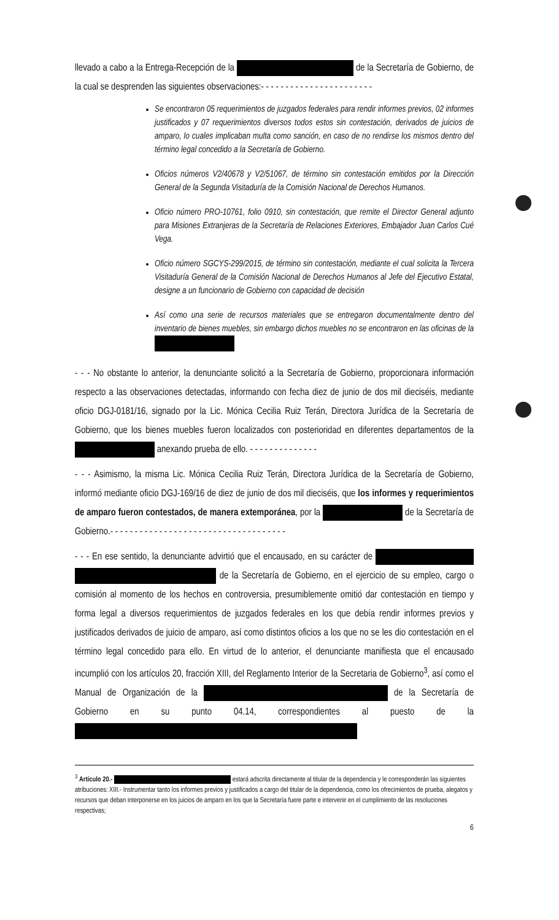llevado a cabo a la Entrega-Recepción de la de la Secretaría de Gobierno, de la cual se desprenden las siguientes observaciones:- - - - - - - - - - - - - - - - - - - - - - -
Se encontraron 05 requerimientos de juzgados federales para rendir informes previos, 02 informes justificados y 07 requerimientos diversos todos estos sin contestación, derivados de juicios de amparo, lo cuales implicaban multa como sanción, en caso de no rendirse los mismos dentro del término legal concedido a la Secretaría de Gobierno.
Oficios números V2/40678 y V2/51067, de término sin contestación emitidos por la Dirección General de la Segunda Visitaduría de la Comisión Nacional de Derechos Humanos.
Oficio número PRO-10761, folio 0910, sin contestación, que remite el Director General adjunto para Misiones Extranjeras de la Secretaría de Relaciones Exteriores, Embajador Juan Carlos Cué Vega.
Oficio número SGCYS-299/2015, de término sin contestación, mediante el cual solicita la Tercera Visitaduría General de la Comisión Nacional de Derechos Humanos al Jefe del Ejecutivo Estatal, designe a un funcionario de Gobierno con capacidad de decisión
Así como una serie de recursos materiales que se entregaron documentalmente dentro del inventario de bienes muebles, sin embargo dichos muebles no se encontraron en las oficinas de la
- - - No obstante lo anterior, la denunciante solicitó a la Secretaría de Gobierno, proporcionara información respecto a las observaciones detectadas, informando con fecha diez de junio de dos mil dieciséis, mediante oficio DGJ-0181/16, signado por la Lic. Mónica Cecilia Ruiz Terán, Directora Jurídica de la Secretaría de Gobierno, que los bienes muebles fueron localizados con posterioridad en diferentes departamentos de la anexando prueba de ello. - - - - - - - - - - - - - -
- - - Asimismo, la misma Lic. Mónica Cecilia Ruiz Terán, Directora Jurídica de la Secretaría de Gobierno, informó mediante oficio DGJ-169/16 de diez de junio de dos mil dieciséis, que los informes y requerimientos de amparo fueron contestados, de manera extemporánea, por la de la Secretaría de Gobierno.- - - - - - - - - - - - - - - - - - - - - - - - - - - - - - - - - - - -
- - - En ese sentido, la denunciante advirtió que el encausado, en su carácter de de la Secretaría de Gobierno, en el ejercicio de su empleo, cargo o comisión al momento de los hechos en controversia, presumiblemente omitió dar contestación en tiempo y forma legal a diversos requerimientos de juzgados federales en los que debía rendir informes previos y justificados derivados de juicio de amparo, así como distintos oficios a los que no se les dio contestación en el término legal concedido para ello. En virtud de lo anterior, el denunciante manifiesta que el encausado incumplió con los artículos 20, fracción XIII, del Reglamento Interior de la Secretaria de Gobierno<sup>3</sup>, así como el Manual de Organización de la de la Secretaría de Gobierno en su punto 04.14, correspondientes al puesto de la
<sup>3</sup> Artículo 20.- estará adscrita directamente al titular de la dependencia y le corresponderán las siguientes atribuciones: XIII.- Instrumentar tanto los informes previos y justificados a cargo del titular de la dependencia, como los ofrecimientos de prueba, alegatos y recursos que deban interponerse en los juicios de amparo en los que la Secretaría fuere parte e intervenir en el cumplimiento de las resoluciones respectivas;
6